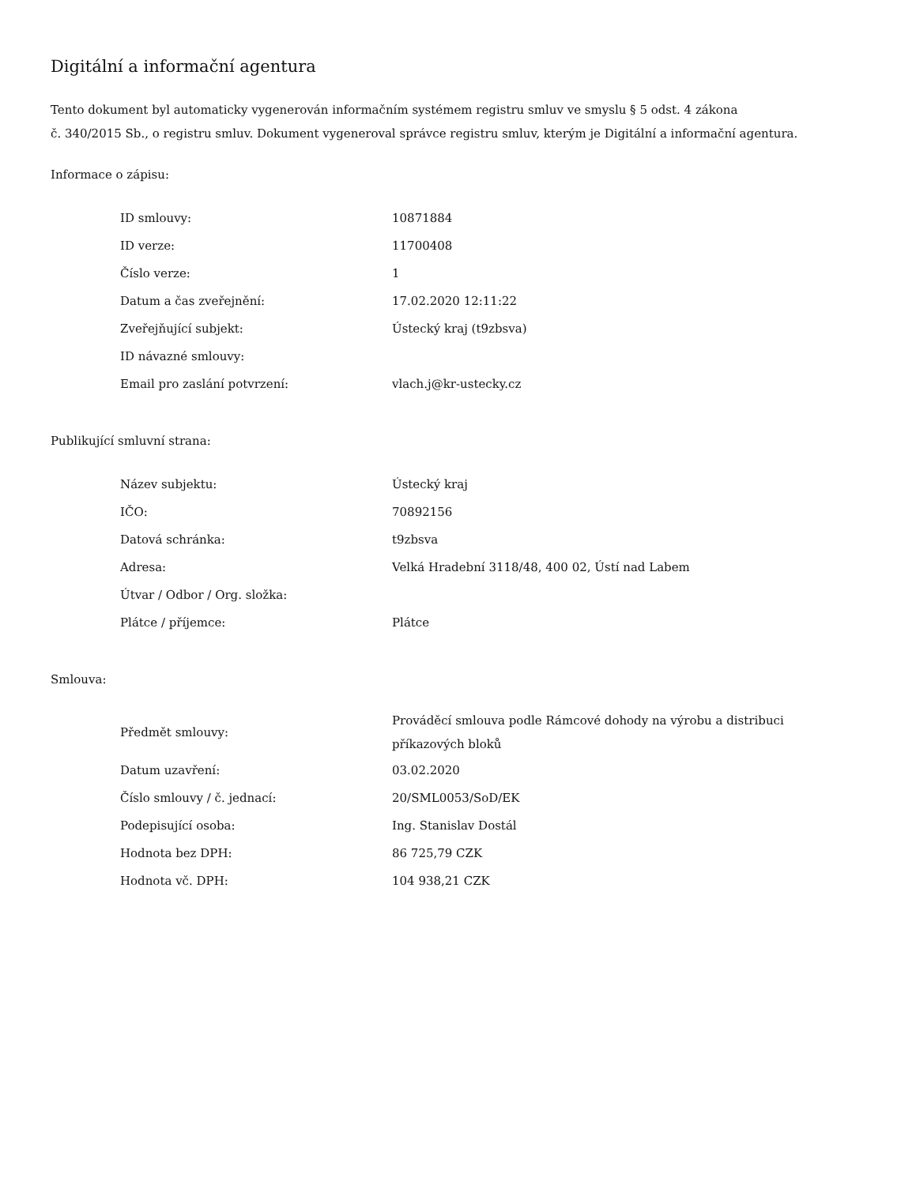Digitální a informační agentura
Tento dokument byl automaticky vygenerován informačním systémem registru smluv ve smyslu § 5 odst. 4 zákona
č. 340/2015 Sb., o registru smluv. Dokument vygeneroval správce registru smluv, kterým je Digitální a informační agentura.
Informace o zápisu:
| ID smlouvy: | 10871884 |
| ID verze: | 11700408 |
| Číslo verze: | 1 |
| Datum a čas zveřejnění: | 17.02.2020 12:11:22 |
| Zveřejňující subjekt: | Ústecký kraj (t9zbsva) |
| ID návazné smlouvy: | |
| Email pro zaslání potvrzení: | vlach.j@kr-ustecky.cz |
Publikující smluvní strana:
| Název subjektu: | Ústecký kraj |
| IČO: | 70892156 |
| Datová schránka: | t9zbsva |
| Adresa: | Velká Hradební 3118/48, 400 02, Ústí nad Labem |
| Útvar / Odbor / Org. složka: | |
| Plátce / příjemce: | Plátce |
Smlouva:
| Předmět smlouvy: | Prováděcí smlouva podle Rámcové dohody na výrobu a distribuci příkazových bloků |
| Datum uzavření: | 03.02.2020 |
| Číslo smlouvy / č. jednací: | 20/SML0053/SoD/EK |
| Podepisující osoba: | Ing. Stanislav Dostál |
| Hodnota bez DPH: | 86 725,79 CZK |
| Hodnota vč. DPH: | 104 938,21 CZK |